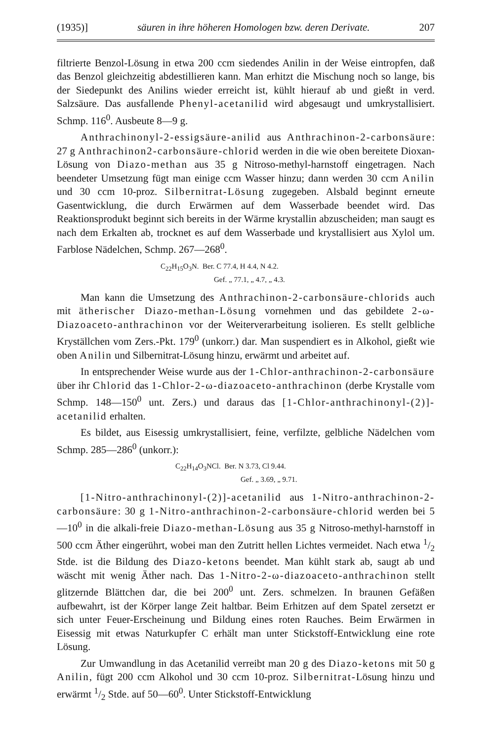(1935)] säuren in ihre höheren Homologen bzw. deren Derivate. 207
filtrierte Benzol-Lösung in etwa 200 ccm siedendes Anilin in der Weise eintropfen, daß das Benzol gleichzeitig abdestillieren kann. Man erhitzt die Mischung noch so lange, bis der Siedepunkt des Anilins wieder erreicht ist, kühlt hierauf ab und gießt in verd. Salzsäure. Das ausfallende Phenyl-acetanilid wird abgesaugt und umkrystallisiert. Schmp. 116<sup>0</sup>. Ausbeute 8—9 g.
Anthrachinonyl-2-essigsäure-anilid aus Anthrachinon-2-carbonsäure: 27 g Anthrachinon2-carbonsäure-chlorid werden in die wie oben bereitete Dioxan-Lösung von Diazo-methan aus 35 g Nitroso-methyl-harnstoff eingetragen. Nach beendeter Umsetzung fügt man einige ccm Wasser hinzu; dann werden 30 ccm Anilin und 30 ccm 10-proz. Silbernitrat-Lösung zugegeben. Alsbald beginnt erneute Gasentwicklung, die durch Erwärmen auf dem Wasserbade beendet wird. Das Reaktionsprodukt beginnt sich bereits in der Wärme krystallin abzuscheiden; man saugt es nach dem Erkalten ab, trocknet es auf dem Wasserbade und krystallisiert aus Xylol um. Farblose Nädelchen, Schmp. 267—268<sup>0</sup>.
C<sub>22</sub>H<sub>15</sub>O<sub>3</sub>N. Ber. C 77.4, H 4.4, N 4.2.
Gef. „ 77.1, „ 4.7, „ 4.3.
Man kann die Umsetzung des Anthrachinon-2-carbonsäure-chlorids auch mit ätherischer Diazo-methan-Lösung vornehmen und das gebildete 2-ω-Diazoaceto-anthrachinon vor der Weiterverarbeitung isolieren. Es stellt gelbliche Kryställchen vom Zers.-Pkt. 179<sup>0</sup> (unkorr.) dar. Man suspendiert es in Alkohol, gießt wie oben Anilin und Silbernitrat-Lösung hinzu, erwärmt und arbeitet auf.
In entsprechender Weise wurde aus der 1-Chlor-anthrachinon-2-carbonsäure über ihr Chlorid das 1-Chlor-2-ω-diazoaceto-anthrachinon (derbe Krystalle vom Schmp. 148—150<sup>0</sup> unt. Zers.) und daraus das [1-Chlor-anthrachinonyl-(2)]-acetanilid erhalten.
Es bildet, aus Eisessig umkrystallisiert, feine, verfilzte, gelbliche Nädelchen vom Schmp. 285—286<sup>0</sup> (unkorr.):
C<sub>22</sub>H<sub>14</sub>O<sub>3</sub>NCl. Ber. N 3.73, Cl 9.44.
Gef. „ 3.69, „ 9.71.
[1-Nitro-anthrachinonyl-(2)]-acetanilid aus 1-Nitro-anthrachinon-2-carbonsäure: 30 g 1-Nitro-anthrachinon-2-carbonsäure-chlorid werden bei 5—10<sup>0</sup> in die alkali-freie Diazo-methan-Lösung aus 35 g Nitroso-methyl-harnstoff in 500 ccm Äther eingerührt, wobei man den Zutritt hellen Lichtes vermeidet. Nach etwa 1/2 Stde. ist die Bildung des Diazo-ketons beendet. Man kühlt stark ab, saugt ab und wäscht mit wenig Äther nach. Das 1-Nitro-2-ω-diazoaceto-anthrachinon stellt glitzernde Blättchen dar, die bei 200<sup>0</sup> unt. Zers. schmelzen. In braunen Gefäßen aufbewahrt, ist der Körper lange Zeit haltbar. Beim Erhitzen auf dem Spatel zersetzt er sich unter Feuer-Erscheinung und Bildung eines roten Rauches. Beim Erwärmen in Eisessig mit etwas Naturkupfer C erhält man unter Stickstoff-Entwicklung eine rote Lösung.
Zur Umwandlung in das Acetanilid verreibt man 20 g des Diazo-ketons mit 50 g Anilin, fügt 200 ccm Alkohol und 30 ccm 10-proz. Silbernitrat-Lösung hinzu und erwärmt 1/2 Stde. auf 50—60<sup>0</sup>. Unter Stickstoff-Entwicklung